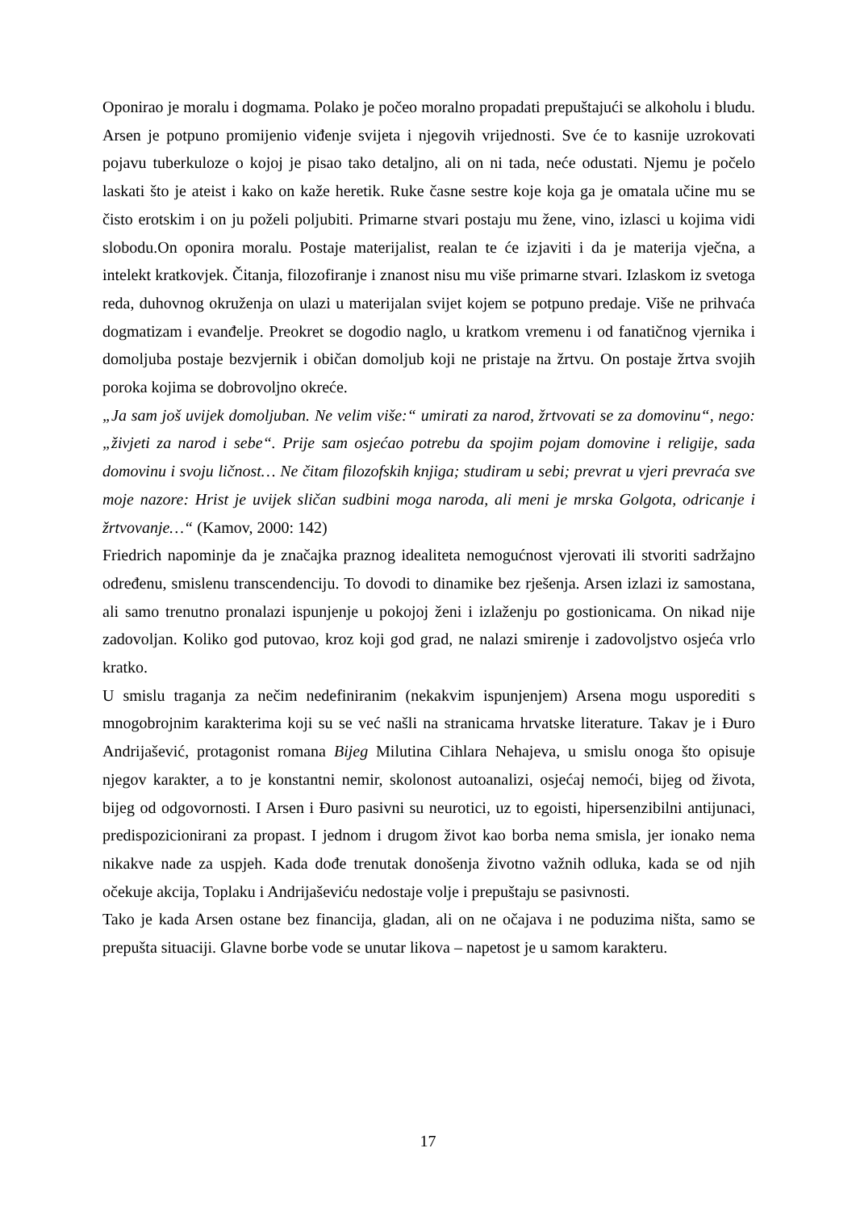Oponirao je moralu i dogmama. Polako je počeo moralno propadati prepuštajući se alkoholu i bludu. Arsen je potpuno promijenio viđenje svijeta i njegovih vrijednosti. Sve će to kasnije uzrokovati pojavu tuberkuloze o kojoj je pisao tako detaljno, ali on ni tada, neće odustati. Njemu je počelo laskati što je ateist i kako on kaže heretik. Ruke časne sestre koje koja ga je omatala učine mu se čisto erotskim i on ju poželi poljubiti. Primarne stvari postaju mu žene, vino, izlasci u kojima vidi slobodu.On oponira moralu. Postaje materijalist, realan te će izjaviti i da je materija vječna, a intelekt kratkovjek. Čitanja, filozofiranje i znanost nisu mu više primarne stvari. Izlaskom iz svetoga reda, duhovnog okruženja on ulazi u materijalan svijet kojem se potpuno predaje. Više ne prihvaća dogmatizam i evanđelje. Preokret se dogodio naglo, u kratkom vremenu i od fanatičnog vjernika i domoljuba postaje bezvjernik i običan domoljub koji ne pristaje na žrtvu. On postaje žrtva svojih poroka kojima se dobrovoljno okreće.
„Ja sam još uvijek domoljuban. Ne velim više:“ umirati za narod, žrtvovati se za domovinu“, nego: „živjeti za narod i sebe“. Prije sam osjećao potrebu da spojim pojam domovine i religije, sada domovinu i svoju ličnost… Ne čitam filozofskih knjiga; studiram u sebi; prevrat u vjeri prevraća sve moje nazore: Hrist je uvijek sličan sudbini moga naroda, ali meni je mrska Golgota, odricanje i žrtvovanje…“ (Kamov, 2000: 142)
Friedrich napominje da je značajka praznog idealiteta nemogućnost vjerovati ili stvoriti sadržajno određenu, smislenu transcendenciju. To dovodi to dinamike bez rješenja. Arsen izlazi iz samostana, ali samo trenutno pronalazi ispunjenje u pokojoj ženi i izlaženju po gostionicama. On nikad nije zadovoljan. Koliko god putovao, kroz koji god grad, ne nalazi smirenje i zadovoljstvo osjeća vrlo kratko.
U smislu traganja za nečim nedefiniranim (nekakvim ispunjenjem) Arsena mogu usporediti s mnogobrojnim karakterima koji su se već našli na stranicama hrvatske literature. Takav je i Đuro Andrijašević, protagonist romana Bijeg Milutina Cihlara Nehajeva, u smislu onoga što opisuje njegov karakter, a to je konstantni nemir, skolonost autoanalizi, osjećaj nemoći, bijeg od života, bijeg od odgovornosti. I Arsen i Đuro pasivni su neurotici, uz to egoisti, hipersenzibilni antijunaci, predispozicionirani za propast. I jednom i drugom život kao borba nema smisla, jer ionako nema nikakve nade za uspjeh. Kada dođe trenutak donošenja životno važnih odluka, kada se od njih očekuje akcija, Toplaku i Andrijaševiću nedostaje volje i prepuštaju se pasivnosti.
Tako je kada Arsen ostane bez financija, gladan, ali on ne očajava i ne poduzima ništa, samo se prepušta situaciji. Glavne borbe vode se unutar likova – napetost je u samom karakteru.
17